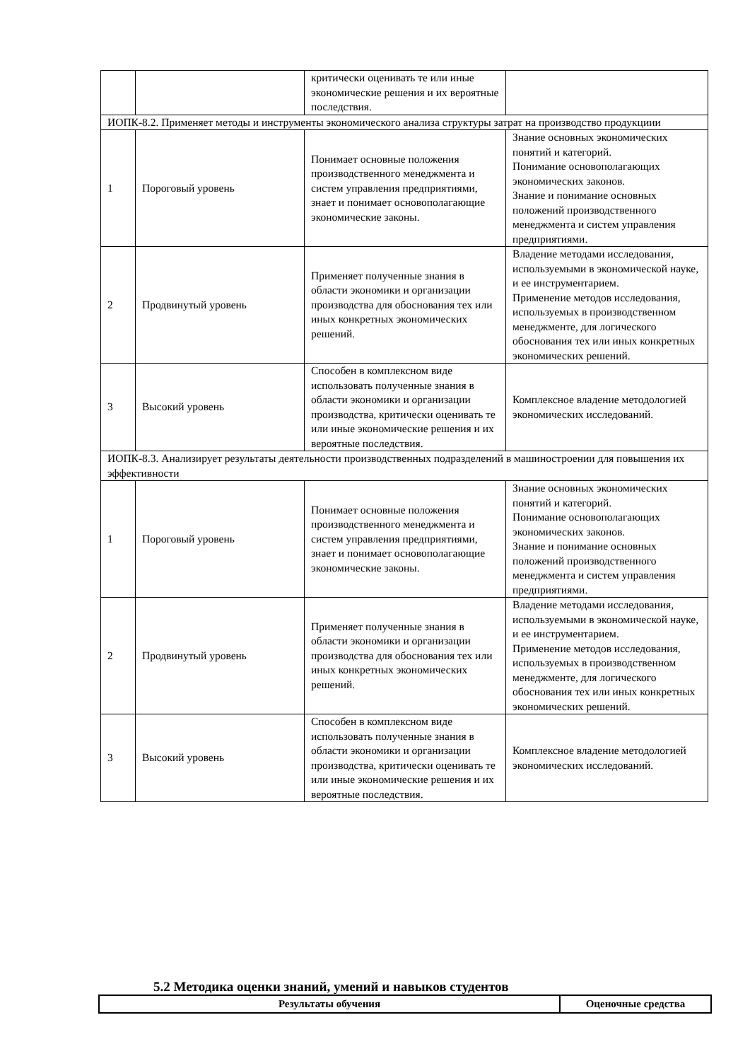| | | критически оценивать те или иные экономические решения и их вероятные последствия. | |
| ИОПК-8.2. Применяет методы и инструменты экономического анализа структуры затрат на производство продукциии | | | |
| 1 | Пороговый уровень | Понимает основные положения производственного менеджмента и систем управления предприятиями, знает и понимает основополагающие экономические законы. | Знание основных экономических понятий и категорий. Понимание основополагающих экономических законов. Знание и понимание основных положений производственного менеджмента и систем управления предприятиями. |
| 2 | Продвинутый уровень | Применяет полученные знания в области экономики и организации производства для обоснования тех или иных конкретных экономических решений. | Владение методами исследования, используемыми в экономической науке, и ее инструментарием. Применение методов исследования, используемых в производственном менеджменте, для логического обоснования тех или иных конкретных экономических решений. |
| 3 | Высокий уровень | Способен в комплексном виде использовать полученные знания в области экономики и организации производства, критически оценивать те или иные экономические решения и их вероятные последствия. | Комплексное владение методологией экономических исследований. |
| ИОПК-8.3. Анализирует результаты деятельности производственных подразделений в машиностроении для повышения их эффективности | | | |
| 1 | Пороговый уровень | Понимает основные положения производственного менеджмента и систем управления предприятиями, знает и понимает основополагающие экономические законы. | Знание основных экономических понятий и категорий. Понимание основополагающих экономических законов. Знание и понимание основных положений производственного менеджмента и систем управления предприятиями. |
| 2 | Продвинутый уровень | Применяет полученные знания в области экономики и организации производства для обоснования тех или иных конкретных экономических решений. | Владение методами исследования, используемыми в экономической науке, и ее инструментарием. Применение методов исследования, используемых в производственном менеджменте, для логического обоснования тех или иных конкретных экономических решений. |
| 3 | Высокий уровень | Способен в комплексном виде использовать полученные знания в области экономики и организации производства, критически оценивать те или иные экономические решения и их вероятные последствия. | Комплексное владение методологией экономических исследований. |
5.2 Методика оценки знаний, умений и навыков студентов
| Результаты обучения | Оценочные средства |
| --- | --- |